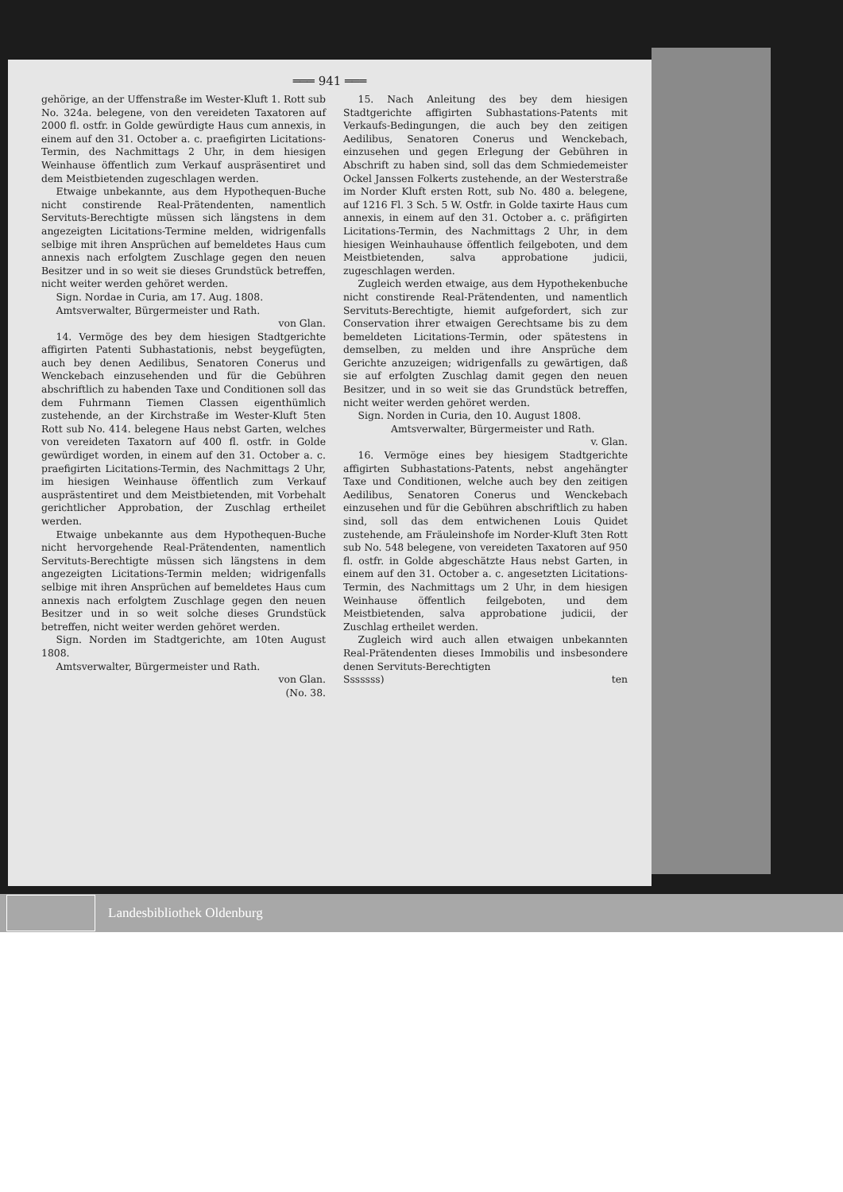═══ 941 ═══
gehörige, an der Uffenstraße im Wester-Kluft 1. Rott sub No. 324a. belegene, von den vereideten Taxatoren auf 2000 fl. ostfr. in Golde gewürdigte Haus cum annexis, in einem auf den 31. October a. c. praefigirten Licitations-Termin, des Nachmittags 2 Uhr, in dem hiesigen Weinhause öffentlich zum Verkauf auspräsentiret und dem Meistbietenden zugeschlagen werden.
Etwaige unbekannte, aus dem Hypothequen-Buche nicht constirende Real-Prätendenten, namentlich Servituts-Berechtigte müssen sich längstens in dem angezeigten Licitations-Termine melden, widrigenfalls selbige mit ihren Ansprüchen auf bemeldetes Haus cum annexis nach erfolgtem Zuschlage gegen den neuen Besitzer und in so weit sie dieses Grundstück betreffen, nicht weiter werden gehöret werden.
Sign. Nordae in Curia, am 17. Aug. 1808.
Amtsverwalter, Bürgermeister und Rath.
von Glan.
14. Vermöge des bey dem hiesigen Stadtgerichte affigirten Patenti Subhastationis, nebst beygefügten, auch bey denen Aedilibus, Senatoren Conerus und Wenckebach einzusehenden und für die Gebühren abschriftlich zu habenden Taxe und Conditionen soll das dem Fuhrmann Tiemen Classen eigenthümlich zustehende, an der Kirchstraße im Wester-Kluft 5ten Rott sub No. 414. belegene Haus nebst Garten, welches von vereideten Taxatorn auf 400 fl. ostfr. in Golde gewürdiget worden, in einem auf den 31. October a. c. praefigirten Licitations-Termin, des Nachmittags 2 Uhr, im hiesigen Weinhause öffentlich zum Verkauf ausprästentiret und dem Meistbietenden, mit Vorbehalt gerichtlicher Approbation, der Zuschlag ertheilet werden.
Etwaige unbekannte aus dem Hypothequen-Buche nicht hervorgehende Real-Prätendenten, namentlich Servituts-Berechtigte müssen sich längstens in dem angezeigten Licitations-Termin melden; widrigenfalls selbige mit ihren Ansprüchen auf bemeldetes Haus cum annexis nach erfolgtem Zuschlage gegen den neuen Besitzer und in so weit solche dieses Grundstück betreffen, nicht weiter werden gehöret werden.
Sign. Norden im Stadtgerichte, am 10ten August 1808.
Amtsverwalter, Bürgermeister und Rath.
von Glan.
(No. 38.
15. Nach Anleitung des bey dem hiesigen Stadtgerichte affigirten Subhastations-Patents mit Verkaufs-Bedingungen, die auch bey den zeitigen Aedilibus, Senatoren Conerus und Wenckebach, einzusehen und gegen Erlegung der Gebühren in Abschrift zu haben sind, soll das dem Schmiedemeister Ockel Janssen Folkerts zustehende, an der Westerstraße im Norder Kluft ersten Rott, sub No. 480 a. belegene, auf 1216 Fl. 3 Sch. 5 W. Ostfr. in Golde taxirte Haus cum annexis, in einem auf den 31. October a. c. präfigirten Licitations-Termin, des Nachmittags 2 Uhr, in dem hiesigen Weinhauhause öffentlich feilgeboten, und dem Meistbietenden, salva approbatione judicii, zugeschlagen werden.
Zugleich werden etwaige, aus dem Hypothekenbuche nicht constirende Real-Prätendenten, und namentlich Servituts-Berechtigte, hiemit aufgefordert, sich zur Conservation ihrer etwaigen Gerechtsame bis zu dem bemeldeten Licitations-Termin, oder spätestens in demselben, zu melden und ihre Ansprüche dem Gerichte anzuzeigen; widrigenfalls zu gewärtigen, daß sie auf erfolgten Zuschlag damit gegen den neuen Besitzer, und in so weit sie das Grundstück betreffen, nicht weiter werden gehöret werden.
Sign. Norden in Curia, den 10. August 1808.
Amtsverwalter, Bürgermeister und Rath.
v. Glan.
16. Vermöge eines bey hiesigem Stadtgerichte affigirten Subhastations-Patents, nebst angehängter Taxe und Conditionen, welche auch bey den zeitigen Aedilibus, Senatoren Conerus und Wenckebach einzusehen und für die Gebühren abschriftlich zu haben sind, soll das dem entwichenen Louis Quidet zustehende, am Fräuleinshofe im Norder-Kluft 3ten Rott sub No. 548 belegene, von vereideten Taxatoren auf 950 fl. ostfr. in Golde abgeschätzte Haus nebst Garten, in einem auf den 31. October a. c. angesetzten Licitations-Termin, des Nachmittags um 2 Uhr, in dem hiesigen Weinhause öffentlich feilgeboten, und dem Meistbietenden, salva approbatione judicii, der Zuschlag ertheilet werden.
Zugleich wird auch allen etwaigen unbekannten Real-Prätendenten dieses Immobilis und insbesondere denen Servituts-Berechtigten
Sssssss) ten
Landesbibliothek Oldenburg